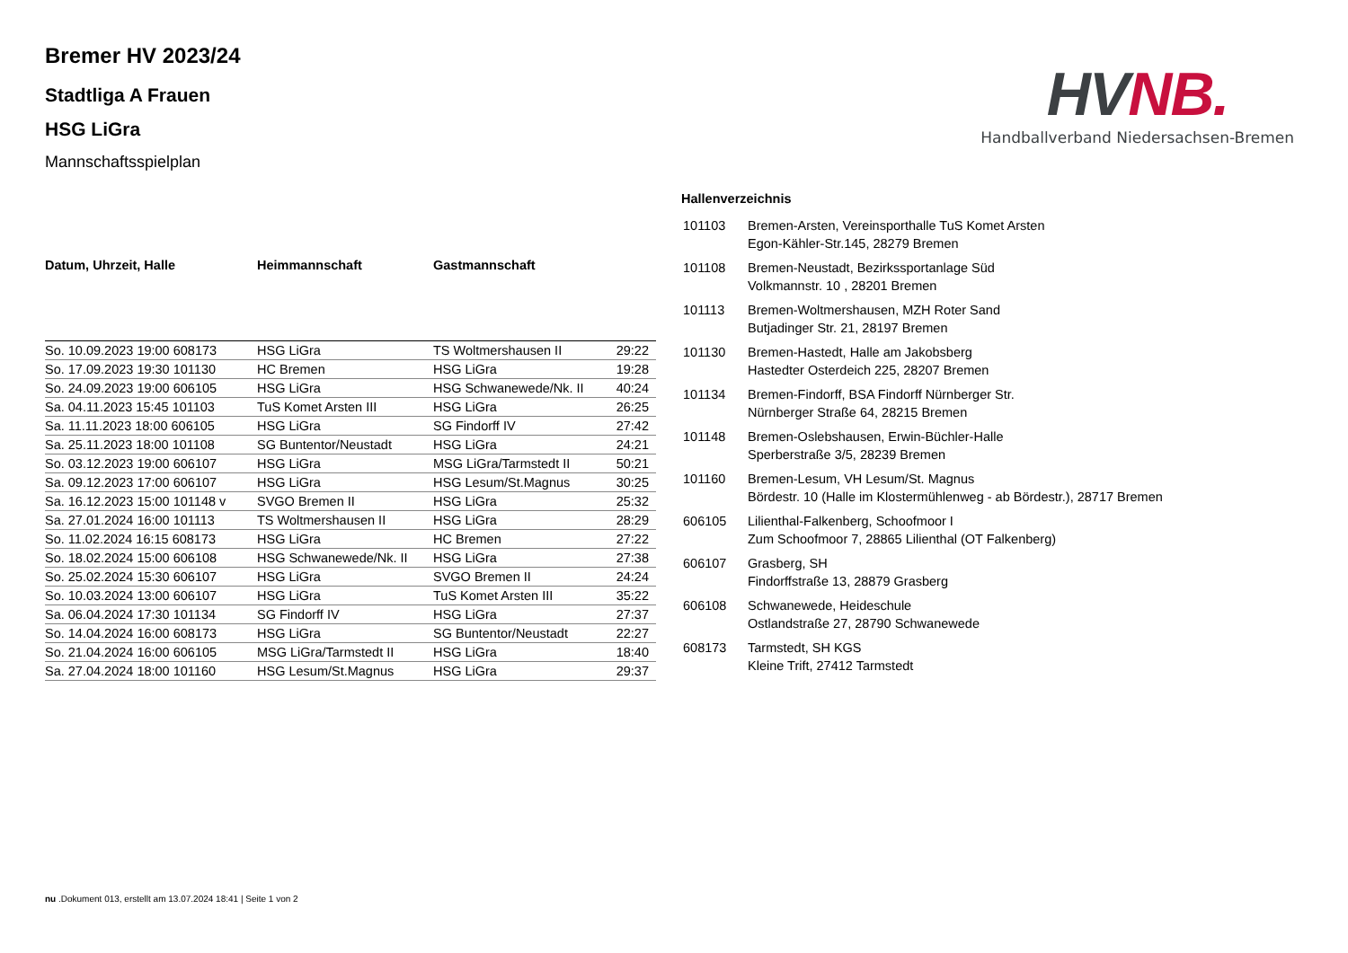Bremer HV 2023/24
Stadtliga A Frauen
HSG LiGra
Mannschaftsspielplan
HVNB.
Handballverband Niedersachsen-Bremen
| Datum, Uhrzeit, Halle | Heimmannschaft | Gastmannschaft | |
| --- | --- | --- | --- |
| So. 10.09.2023 19:00 608173 | HSG LiGra | TS Woltmershausen II | 29:22 |
| So. 17.09.2023 19:30 101130 | HC Bremen | HSG LiGra | 19:28 |
| So. 24.09.2023 19:00 606105 | HSG LiGra | HSG Schwanewede/Nk. II | 40:24 |
| Sa. 04.11.2023 15:45 101103 | TuS Komet Arsten III | HSG LiGra | 26:25 |
| Sa. 11.11.2023 18:00 606105 | HSG LiGra | SG Findorff IV | 27:42 |
| Sa. 25.11.2023 18:00 101108 | SG Buntentor/Neustadt | HSG LiGra | 24:21 |
| So. 03.12.2023 19:00 606107 | HSG LiGra | MSG LiGra/Tarmstedt II | 50:21 |
| Sa. 09.12.2023 17:00 606107 | HSG LiGra | HSG Lesum/St.Magnus | 30:25 |
| Sa. 16.12.2023 15:00 101148 v | SVGO Bremen II | HSG LiGra | 25:32 |
| Sa. 27.01.2024 16:00 101113 | TS Woltmershausen II | HSG LiGra | 28:29 |
| So. 11.02.2024 16:15 608173 | HSG LiGra | HC Bremen | 27:22 |
| So. 18.02.2024 15:00 606108 | HSG Schwanewede/Nk. II | HSG LiGra | 27:38 |
| So. 25.02.2024 15:30 606107 | HSG LiGra | SVGO Bremen II | 24:24 |
| So. 10.03.2024 13:00 606107 | HSG LiGra | TuS Komet Arsten III | 35:22 |
| Sa. 06.04.2024 17:30 101134 | SG Findorff IV | HSG LiGra | 27:37 |
| So. 14.04.2024 16:00 608173 | HSG LiGra | SG Buntentor/Neustadt | 22:27 |
| So. 21.04.2024 16:00 606105 | MSG LiGra/Tarmstedt II | HSG LiGra | 18:40 |
| Sa. 27.04.2024 18:00 101160 | HSG Lesum/St.Magnus | HSG LiGra | 29:37 |
Hallenverzeichnis
| 101103 | Bremen-Arsten, Vereinsporthalle TuS Komet Arsten Egon-Kähler-Str.145, 28279 Bremen |
| 101108 | Bremen-Neustadt, Bezirkssportanlage Süd Volkmannstr. 10 , 28201 Bremen |
| 101113 | Bremen-Woltmershausen, MZH Roter Sand Butjadinger Str. 21, 28197 Bremen |
| 101130 | Bremen-Hastedt, Halle am Jakobsberg Hastedter Osterdeich 225, 28207 Bremen |
| 101134 | Bremen-Findorff, BSA Findorff Nürnberger Str. Nürnberger Straße 64, 28215 Bremen |
| 101148 | Bremen-Oslebshausen, Erwin-Büchler-Halle Sperberstraße 3/5, 28239 Bremen |
| 101160 | Bremen-Lesum, VH Lesum/St. Magnus Bördestr. 10 (Halle im Klostermühlenweg - ab Bördestr.), 28717 Bremen |
| 606105 | Lilienthal-Falkenberg, Schoofmoor I Zum Schoofmoor 7, 28865 Lilienthal (OT Falkenberg) |
| 606107 | Grasberg, SH Findorffstraße 13, 28879 Grasberg |
| 606108 | Schwanewede, Heideschule Ostlandstraße 27, 28790 Schwanewede |
| 608173 | Tarmstedt, SH KGS Kleine Trift, 27412 Tarmstedt |
nu .Dokument 013, erstellt am 13.07.2024 18:41 | Seite 1 von 2